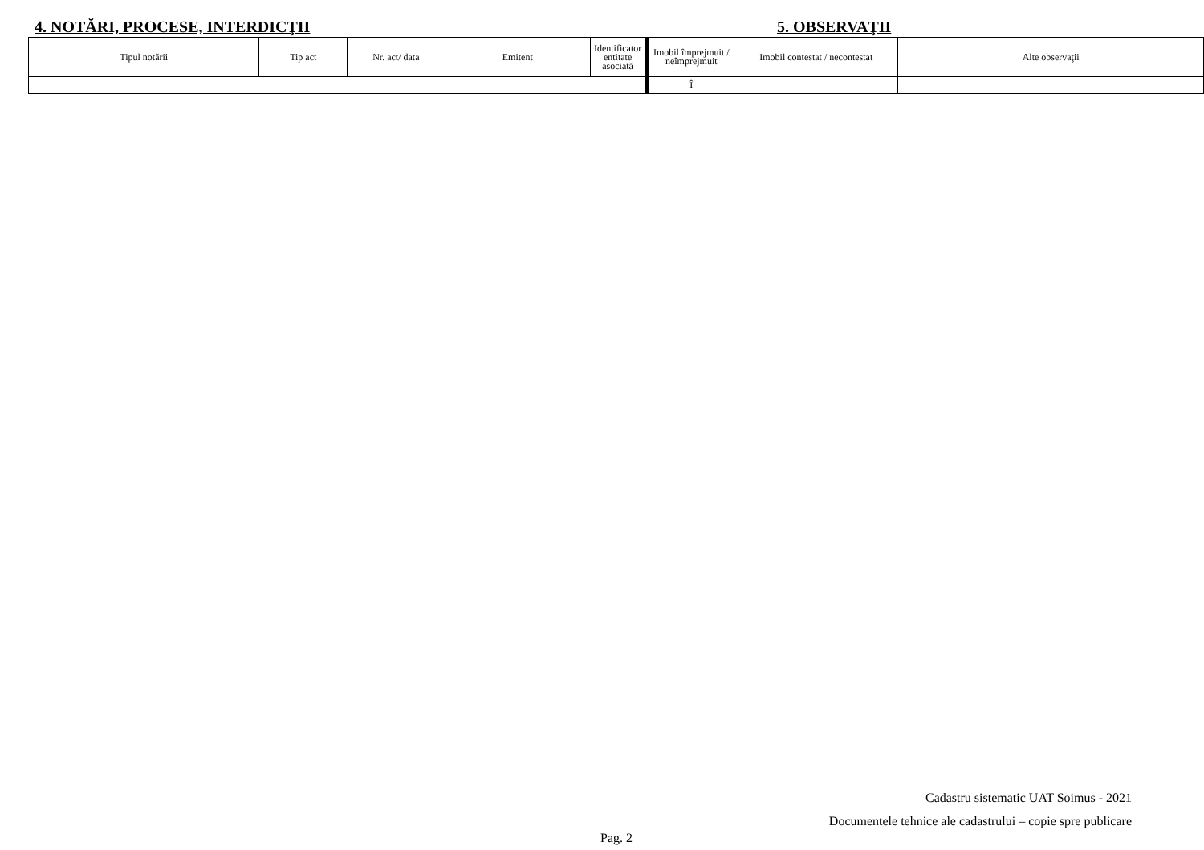4. NOTĂRI, PROCESE, INTERDICŢII 5. OBSERVAŢII
| Tipul notării | Tip act | Nr. act/ data | Emitent | Identificator entitate asociată |
| --- | --- | --- | --- | --- |
| Imobil împrejmuit / neîmprejmuit | Imobil contestat / necontestat | Alte observaţii |
| --- | --- | --- |
| Î | | |
Cadastru sistematic UAT Soimus - 2021
Documentele tehnice ale cadastrului – copie spre publicare
Pag. 2